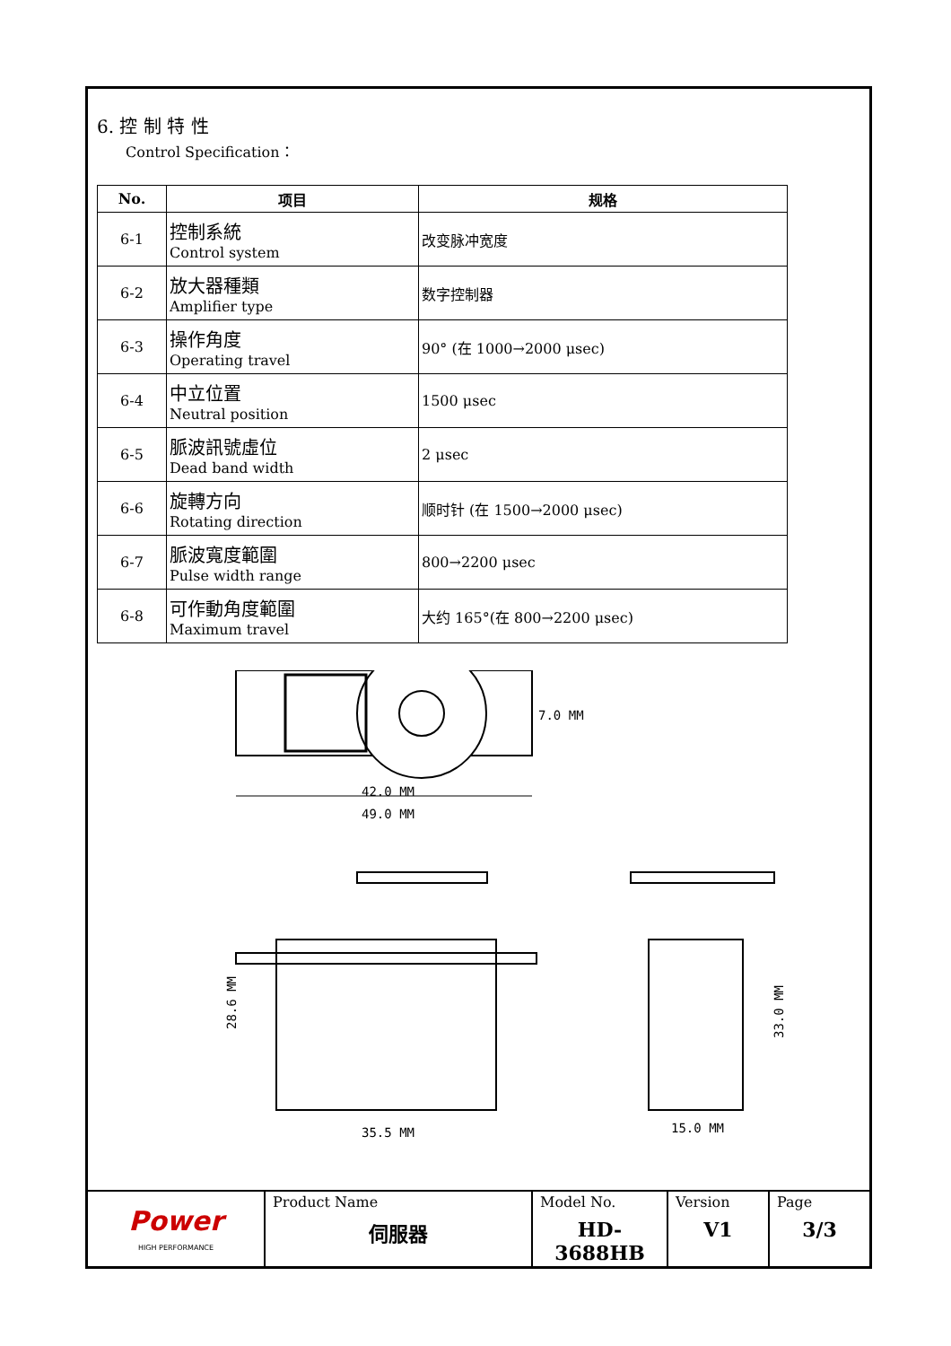6. 控 制 特 性
Control Specification：
| No. | 项目 | 规格 |
| --- | --- | --- |
| 6-1 | 控制系統 Control system | 改变脉冲宽度 |
| 6-2 | 放大器種類 Amplifier type | 数字控制器 |
| 6-3 | 操作角度 Operating travel | 90° (在 1000→2000 μsec) |
| 6-4 | 中立位置 Neutral position | 1500 μsec |
| 6-5 | 脈波訊號虛位 Dead band width | 2 μsec |
| 6-6 | 旋轉方向 Rotating direction | 顺时针 (在 1500→2000 μsec) |
| 6-7 | 脈波寬度範圍 Pulse width range | 800→2200 μsec |
| 6-8 | 可作動角度範圍 Maximum travel | 大约 165°(在 800→2200 μsec) |
42.0 MM
49.0 MM
7.0 MM
35.5 MM
28.6 MM
15.0 MM
33.0 MM
| Power HIGH PERFORMANCE | Product Name 伺服器 | Model No. HD-3688HB | Version V1 | Page 3/3 |